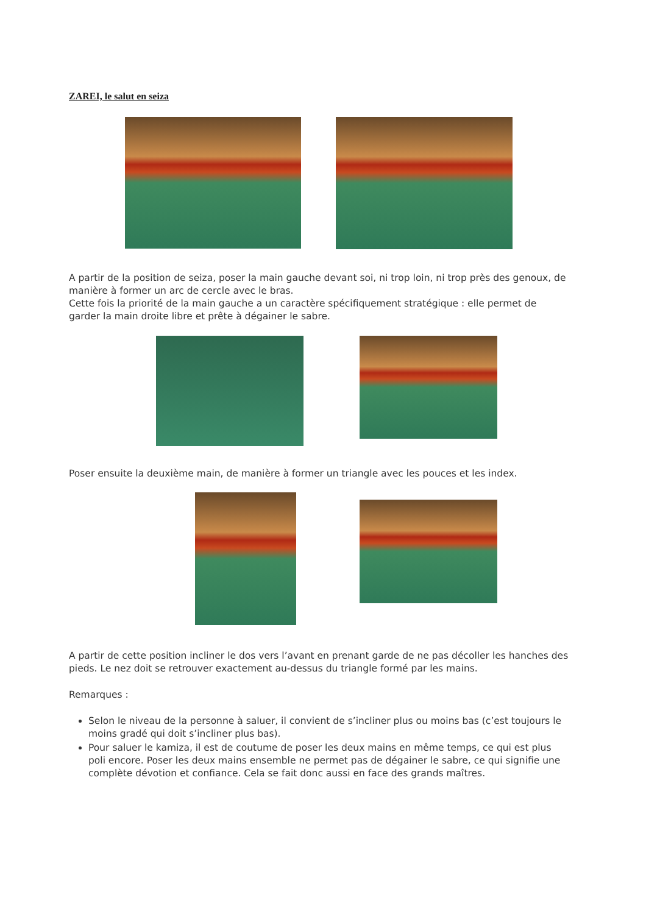ZAREI, le salut en seiza
A partir de la position de seiza, poser la main gauche devant soi, ni trop loin, ni trop près des genoux, de manière à former un arc de cercle avec le bras.
Cette fois la priorité de la main gauche a un caractère spécifiquement stratégique : elle permet de garder la main droite libre et prête à dégainer le sabre.
Poser ensuite la deuxième main, de manière à former un triangle avec les pouces et les index.
A partir de cette position incliner le dos vers l’avant en prenant garde de ne pas décoller les hanches des pieds. Le nez doit se retrouver exactement au-dessus du triangle formé par les mains.
Remarques :
Selon le niveau de la personne à saluer, il convient de s’incliner plus ou moins bas (c’est toujours le moins gradé qui doit s’incliner plus bas).
Pour saluer le kamiza, il est de coutume de poser les deux mains en même temps, ce qui est plus poli encore. Poser les deux mains ensemble ne permet pas de dégainer le sabre, ce qui signifie une complète dévotion et confiance. Cela se fait donc aussi en face des grands maîtres.